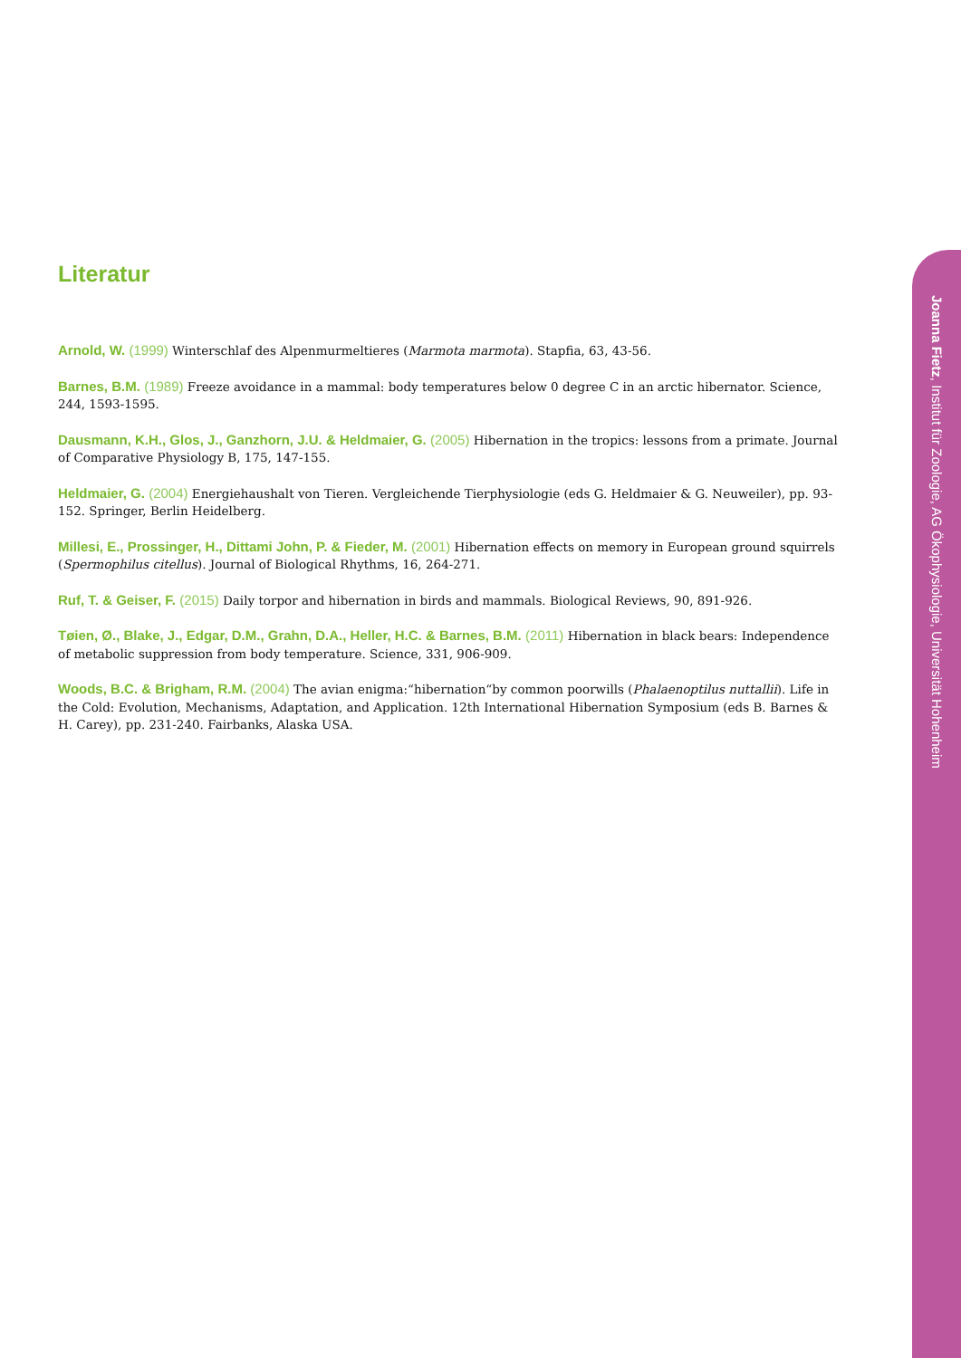Literatur
Arnold, W. (1999) Winterschlaf des Alpenmurmeltieres (Marmota marmota). Stapfia, 63, 43-56.
Barnes, B.M. (1989) Freeze avoidance in a mammal: body temperatures below 0 degree C in an arctic hibernator. Science, 244, 1593-1595.
Dausmann, K.H., Glos, J., Ganzhorn, J.U. & Heldmaier, G. (2005) Hibernation in the tropics: lessons from a primate. Journal of Comparative Physiology B, 175, 147-155.
Heldmaier, G. (2004) Energiehaushalt von Tieren. Vergleichende Tierphysiologie (eds G. Heldmaier & G. Neuweiler), pp. 93-152. Springer, Berlin Heidelberg.
Millesi, E., Prossinger, H., Dittami John, P. & Fieder, M. (2001) Hibernation effects on memory in European ground squirrels (Spermophilus citellus). Journal of Biological Rhythms, 16, 264-271.
Ruf, T. & Geiser, F. (2015) Daily torpor and hibernation in birds and mammals. Biological Reviews, 90, 891-926.
Tøien, Ø., Blake, J., Edgar, D.M., Grahn, D.A., Heller, H.C. & Barnes, B.M. (2011) Hibernation in black bears: Independence of metabolic suppression from body temperature. Science, 331, 906-909.
Woods, B.C. & Brigham, R.M. (2004) The avian enigma:“hibernation“by common poorwills (Phalaenoptilus nuttallii). Life in the Cold: Evolution, Mechanisms, Adaptation, and Application. 12th International Hibernation Symposium (eds B. Barnes & H. Carey), pp. 231-240. Fairbanks, Alaska USA.
Joanna Fietz, Institut für Zoologie, AG Ökophysiologie, Universität Hohenheim